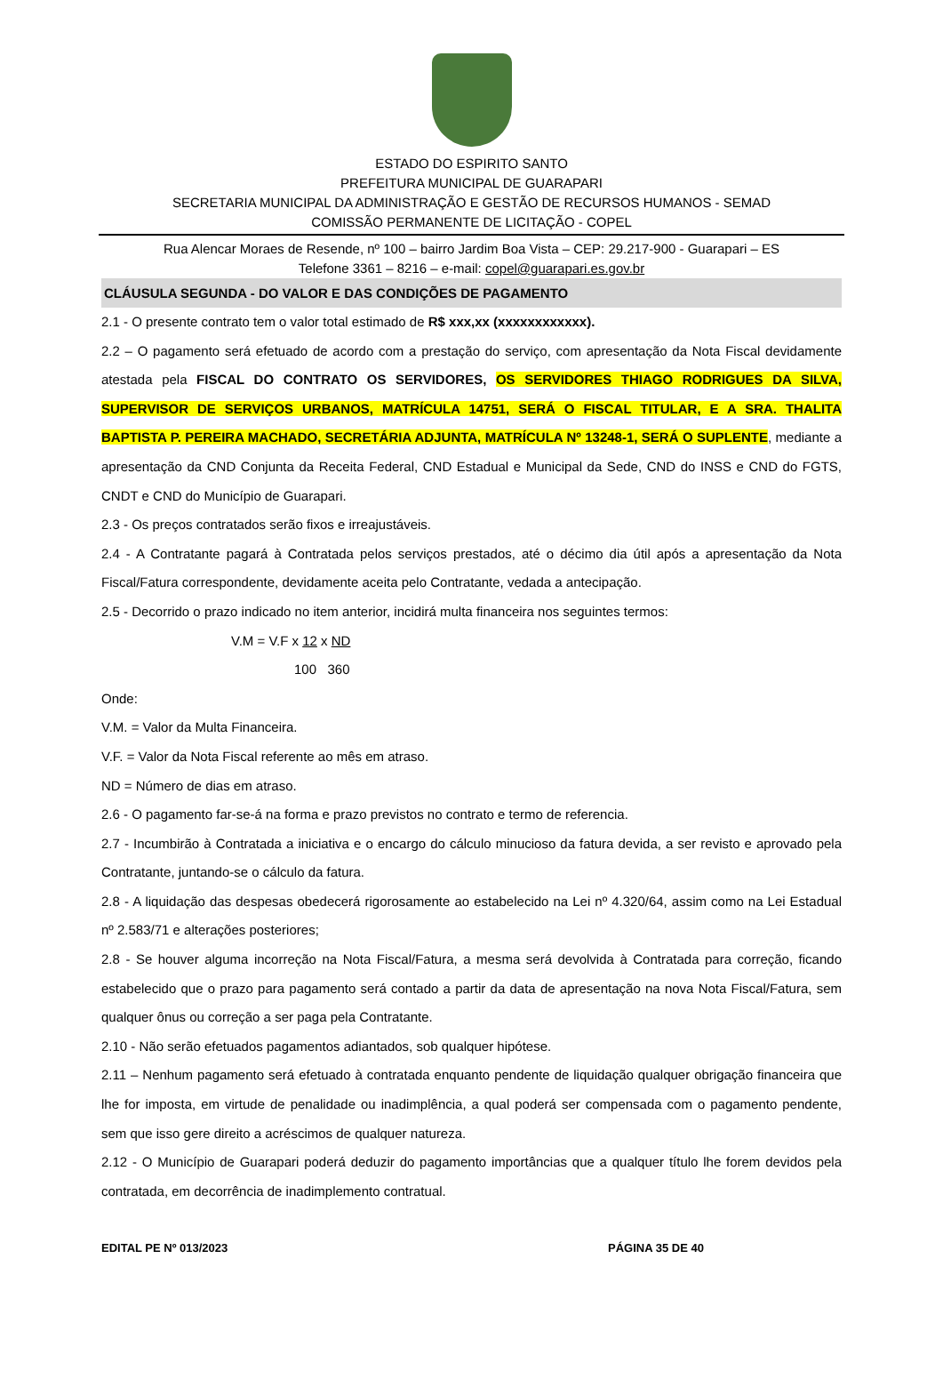ESTADO DO ESPIRITO SANTO
PREFEITURA MUNICIPAL DE GUARAPARI
SECRETARIA MUNICIPAL DA ADMINISTRAÇÃO E GESTÃO DE RECURSOS HUMANOS - SEMAD
COMISSÃO PERMANENTE DE LICITAÇÃO - COPEL
Rua Alencar Moraes de Resende, nº 100 – bairro Jardim Boa Vista – CEP: 29.217-900 - Guarapari – ES
Telefone 3361 – 8216 – e-mail: copel@guarapari.es.gov.br
CLÁUSULA SEGUNDA - DO VALOR E DAS CONDIÇÕES DE PAGAMENTO
2.1 - O presente contrato tem o valor total estimado de R$ xxx,xx (xxxxxxxxxxxx).
2.2 – O pagamento será efetuado de acordo com a prestação do serviço, com apresentação da Nota Fiscal devidamente atestada pela FISCAL DO CONTRATO OS SERVIDORES, OS SERVIDORES THIAGO RODRIGUES DA SILVA, SUPERVISOR DE SERVIÇOS URBANOS, MATRÍCULA 14751, SERÁ O FISCAL TITULAR, E A SRA. THALITA BAPTISTA P. PEREIRA MACHADO, SECRETÁRIA ADJUNTA, MATRÍCULA Nº 13248-1, SERÁ O SUPLENTE, mediante a apresentação da CND Conjunta da Receita Federal, CND Estadual e Municipal da Sede, CND do INSS e CND do FGTS, CNDT e CND do Município de Guarapari.
2.3 - Os preços contratados serão fixos e irreajustáveis.
2.4 - A Contratante pagará à Contratada pelos serviços prestados, até o décimo dia útil após a apresentação da Nota Fiscal/Fatura correspondente, devidamente aceita pelo Contratante, vedada a antecipação.
2.5 - Decorrido o prazo indicado no item anterior, incidirá multa financeira nos seguintes termos:
V.M = V.F x 12 x ND
100 360
Onde:
V.M. = Valor da Multa Financeira.
V.F. = Valor da Nota Fiscal referente ao mês em atraso.
ND = Número de dias em atraso.
2.6 - O pagamento far-se-á na forma e prazo previstos no contrato e termo de referencia.
2.7 - Incumbirão à Contratada a iniciativa e o encargo do cálculo minucioso da fatura devida, a ser revisto e aprovado pela Contratante, juntando-se o cálculo da fatura.
2.8 - A liquidação das despesas obedecerá rigorosamente ao estabelecido na Lei nº 4.320/64, assim como na Lei Estadual nº 2.583/71 e alterações posteriores;
2.8 - Se houver alguma incorreção na Nota Fiscal/Fatura, a mesma será devolvida à Contratada para correção, ficando estabelecido que o prazo para pagamento será contado a partir da data de apresentação na nova Nota Fiscal/Fatura, sem qualquer ônus ou correção a ser paga pela Contratante.
2.10 - Não serão efetuados pagamentos adiantados, sob qualquer hipótese.
2.11 – Nenhum pagamento será efetuado à contratada enquanto pendente de liquidação qualquer obrigação financeira que lhe for imposta, em virtude de penalidade ou inadimplência, a qual poderá ser compensada com o pagamento pendente, sem que isso gere direito a acréscimos de qualquer natureza.
2.12 - O Município de Guarapari poderá deduzir do pagamento importâncias que a qualquer título lhe forem devidos pela contratada, em decorrência de inadimplemento contratual.
EDITAL PE Nº 013/2023 PÁGINA 35 DE 40